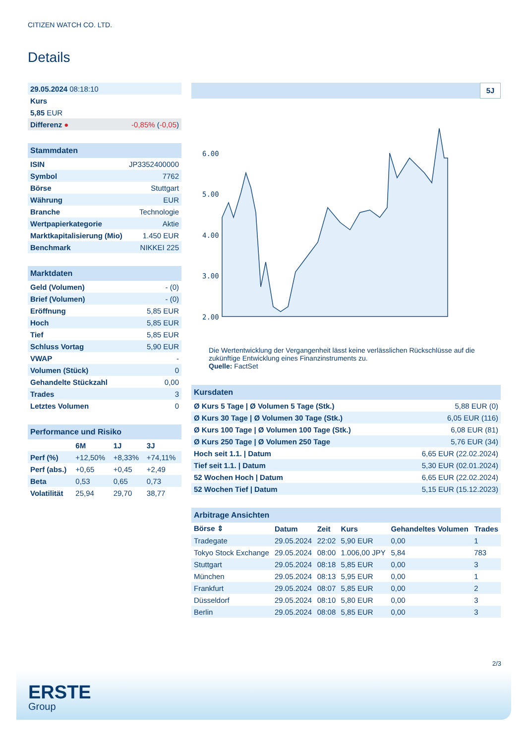CITIZEN WATCH CO. LTD.
Details
| 29.05.2024 08:18:10 | |
| Kurs | |
| 5,85 EUR | |
| Differenz ● | -0,85% ( -0,05 ) |
| Stammdaten | |
| ISIN | JP3352400000 |
| Symbol | 7762 |
| Börse | Stuttgart |
| Währung | EUR |
| Branche | Technologie |
| Wertpapierkategorie | Aktie |
| Marktkapitalisierung (Mio) | 1.450 EUR |
| Benchmark | NIKKEI 225 |
| Marktdaten | |
| Geld (Volumen) | - (0) |
| Brief (Volumen) | - (0) |
| Eröffnung | 5,85 EUR |
| Hoch | 5,85 EUR |
| Tief | 5,85 EUR |
| Schluss Vortag | 5,90 EUR |
| VWAP | - |
| Volumen (Stück) | 0 |
| Gehandelte Stückzahl | 0,00 |
| Trades | 3 |
| Letztes Volumen | 0 |
| Performance und Risiko | | | |
| | 6M | 1J | 3J |
| Perf (%) | +12,50% | +8,33% | +74,11% |
| Perf (abs.) | +0,65 | +0,45 | +2,49 |
| Beta | 0,53 | 0,65 | 0,73 |
| Volatilität | 25,94 | 29,70 | 38,77 |
5J
6.00
5.00
4.00
3.00
2.00
Die Wertentwicklung der Vergangenheit lässt keine verlässlichen Rückschlüsse auf die zukünftige Entwicklung eines Finanzinstruments zu.
Quelle: FactSet
| Kursdaten | |
| Ø Kurs 5 Tage / Ø Volumen 5 Tage (Stk.) | 5,88 EUR (0) |
| Ø Kurs 30 Tage / Ø Volumen 30 Tage (Stk.) | 6,05 EUR (116) |
| Ø Kurs 100 Tage / Ø Volumen 100 Tage (Stk.) | 6,08 EUR (81) |
| Ø Kurs 250 Tage / Ø Volumen 250 Tage | 5,76 EUR (34) |
| Hoch seit 1.1. / Datum | 6,65 EUR (22.02.2024) |
| Tief seit 1.1. / Datum | 5,30 EUR (02.01.2024) |
| 52 Wochen Hoch / Datum | 6,65 EUR (22.02.2024) |
| 52 Wochen Tief / Datum | 5,15 EUR (15.12.2023) |
| Arbitrage Ansichten | | | | | |
| Börse ⇕ | Datum | Zeit | Kurs | Gehandeltes Volumen | Trades |
| Tradegate | 29.05.2024 | 22:02 | 5,90 EUR | 0,00 | 1 |
| Tokyo Stock Exchange | 29.05.2024 | 08:00 | 1.006,00 JPY | 5,84 | 783 |
| Stuttgart | 29.05.2024 | 08:18 | 5,85 EUR | 0,00 | 3 |
| München | 29.05.2024 | 08:13 | 5,95 EUR | 0,00 | 1 |
| Frankfurt | 29.05.2024 | 08:07 | 5,85 EUR | 0,00 | 2 |
| Düsseldorf | 29.05.2024 | 08:10 | 5,80 EUR | 0,00 | 3 |
| Berlin | 29.05.2024 | 08:08 | 5,85 EUR | 0,00 | 3 |
2/3
ERSTE
Group